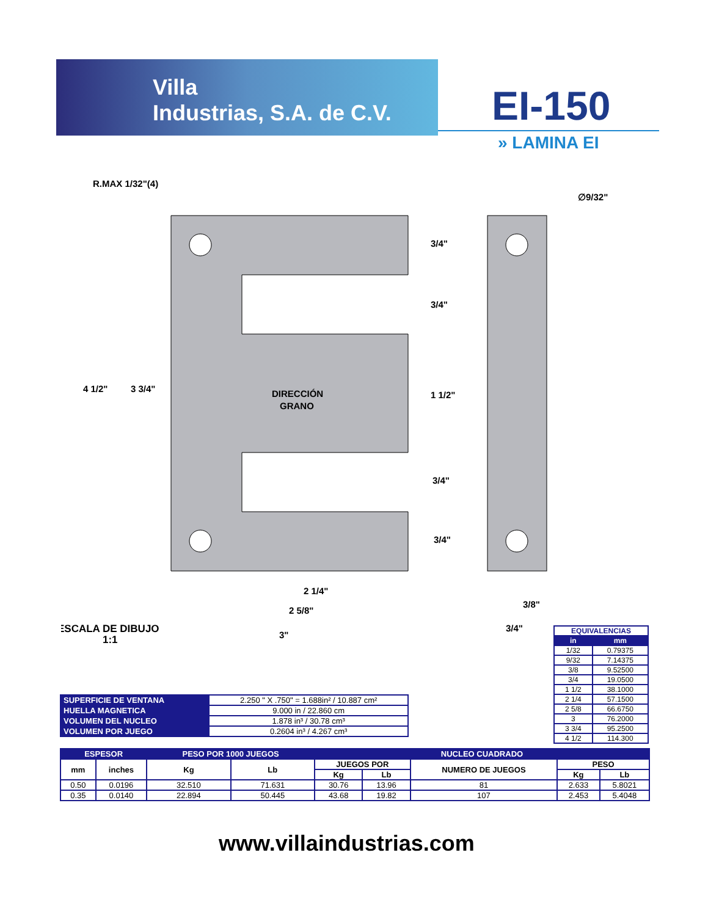Villa
Industrias, S.A. de C.V.
EI-150
» LAMINA EI
R.MAX 1/32"(4)
∅9/32"
4 1/2"
3 3/4"
DIRECCIÓN
GRANO
3/4"
3/4"
1 1/2"
3/4"
3/4"
2 1/4"
2 5/8"
3"
3/8"
3/4"
ESCALA DE DIBUJO
1:1
| EQUIVALENCIAS | |
| --- | --- |
| in | mm |
| 1/32 | 0.79375 |
| 9/32 | 7.14375 |
| 3/8 | 9.52500 |
| 3/4 | 19.0500 |
| 1 1/2 | 38.1000 |
| 2 1/4 | 57.1500 |
| 2 5/8 | 66.6750 |
| 3 | 76.2000 |
| 3 3/4 | 95.2500 |
| 4 1/2 | 114.300 |
| SUPERFICIE DE VENTANA | 2.250 " X .750" = 1.688in² / 10.887 cm² |
| HUELLA MAGNETICA | 9.000 in / 22.860 cm |
| VOLUMEN DEL NUCLEO | 1.878 in³ / 30.78 cm³ |
| VOLUMEN POR JUEGO | 0.2604 in³ / 4.267 cm³ |
| ESPESOR | | PESO POR 1000 JUEGOS | | NUCLEO CUADRADO | | | | |
| --- | --- | --- | --- | --- | --- | --- | --- | --- |
| mm | inches | Kg | Lb | JUEGOS POR | | NUMERO DE JUEGOS | PESO | |
| | | | | Kg | Lb | | Kg | Lb |
| 0.50 | 0.0196 | 32.510 | 71.631 | 30.76 | 13.96 | 81 | 2.633 | 5.8021 |
| 0.35 | 0.0140 | 22.894 | 50.445 | 43.68 | 19.82 | 107 | 2.453 | 5.4048 |
www.villaindustrias.com